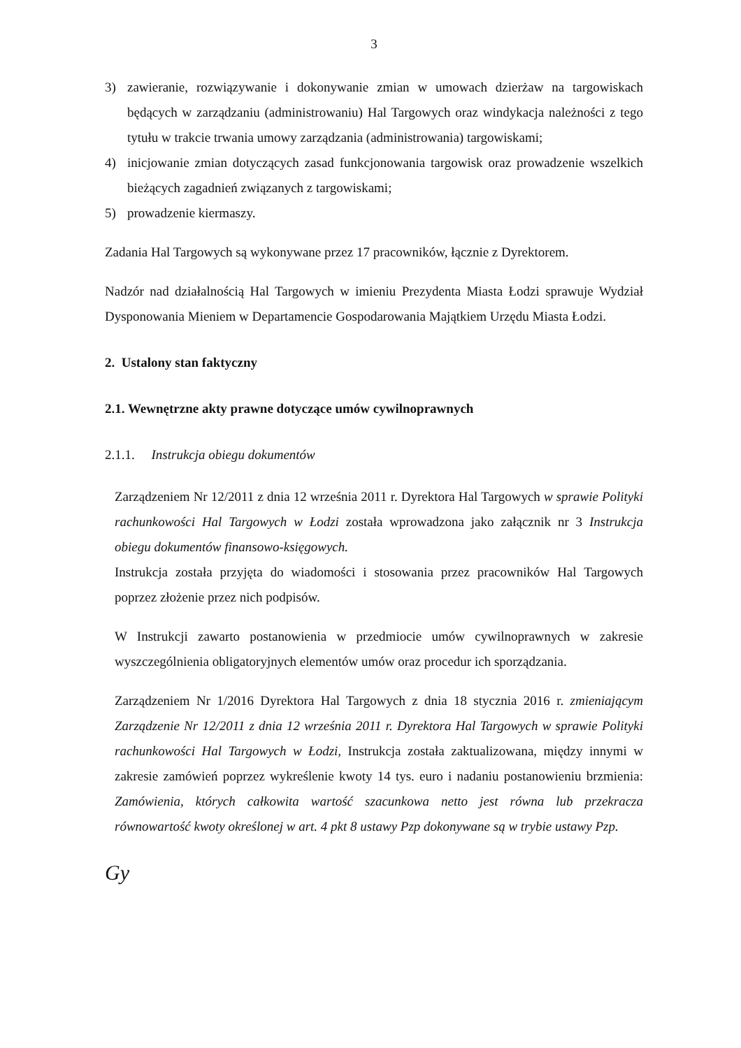3
3) zawieranie, rozwiązywanie i dokonywanie zmian w umowach dzierżaw na targowiskach będących w zarządzaniu (administrowaniu) Hal Targowych oraz windykacja należności z tego tytułu w trakcie trwania umowy zarządzania (administrowania) targowiskami;
4) inicjowanie zmian dotyczących zasad funkcjonowania targowisk oraz prowadzenie wszelkich bieżących zagadnień związanych z targowiskami;
5) prowadzenie kiermaszy.
Zadania Hal Targowych są wykonywane przez 17 pracowników, łącznie z Dyrektorem.
Nadzór nad działalnością Hal Targowych w imieniu Prezydenta Miasta Łodzi sprawuje Wydział Dysponowania Mieniem w Departamencie Gospodarowania Majątkiem Urzędu Miasta Łodzi.
2. Ustalony stan faktyczny
2.1. Wewnętrzne akty prawne dotyczące umów cywilnoprawnych
2.1.1. Instrukcja obiegu dokumentów
Zarządzeniem Nr 12/2011 z dnia 12 września 2011 r. Dyrektora Hal Targowych w sprawie Polityki rachunkowości Hal Targowych w Łodzi została wprowadzona jako załącznik nr 3 Instrukcja obiegu dokumentów finansowo-księgowych.
Instrukcja została przyjęta do wiadomości i stosowania przez pracowników Hal Targowych poprzez złożenie przez nich podpisów.
W Instrukcji zawarto postanowienia w przedmiocie umów cywilnoprawnych w zakresie wyszczególnienia obligatoryjnych elementów umów oraz procedur ich sporządzania.
Zarządzeniem Nr 1/2016 Dyrektora Hal Targowych z dnia 18 stycznia 2016 r. zmieniającym Zarządzenie Nr 12/2011 z dnia 12 września 2011 r. Dyrektora Hal Targowych w sprawie Polityki rachunkowości Hal Targowych w Łodzi, Instrukcja została zaktualizowana, między innymi w zakresie zamówień poprzez wykreślenie kwoty 14 tys. euro i nadaniu postanowieniu brzmienia: Zamówienia, których całkowita wartość szacunkowa netto jest równa lub przekracza równowartość kwoty określonej w art. 4 pkt 8 ustawy Pzp dokonywane są w trybie ustawy Pzp.
Gy